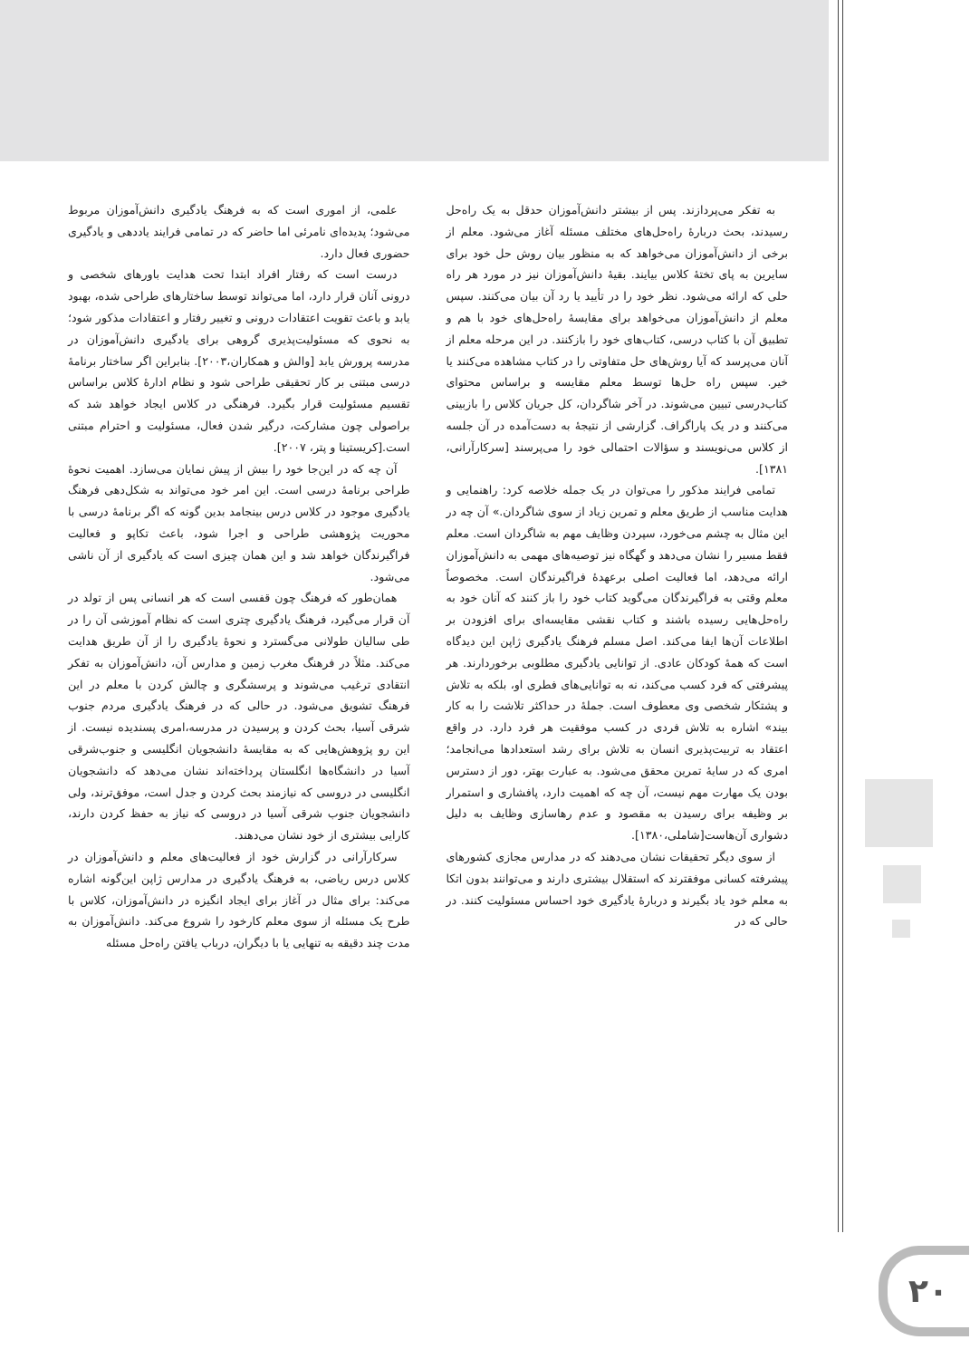علمی، از اموری است که به فرهنگ یادگیری دانش‌آموزان مربوط می‌شود؛ پدیده‌ای نامرئی اما حاضر که در تمامی فرایند یاددهی و یادگیری حضوری فعال دارد.
درست است که رفتار افراد ابتدا تحت هدایت باورهای شخصی و درونی آنان قرار دارد، اما می‌تواند توسط ساختارهای طراحی شده، بهبود یابد و باعث تقویت اعتقادات درونی و تغییر رفتار و اعتقادات مذکور شود؛ به نحوی که مسئولیت‌پذیری گروهی برای یادگیری دانش‌آموزان در مدرسه پرورش یابد [والش و همکاران،۲۰۰۳]. بنابراین اگر ساختار برنامهٔ درسی مبتنی بر کار تحقیقی طراحی شود و نظام ادارهٔ کلاس براساس تقسیم مسئولیت قرار بگیرد. فرهنگی در کلاس ایجاد خواهد شد که براصولی چون مشارکت، درگیر شدن فعال، مسئولیت و احترام مبتنی است.[کریستینا و پتر، ۲۰۰۷].
آن چه که در این‌جا خود را بیش از پیش نمایان می‌سازد. اهمیت نحوهٔ طراحی برنامهٔ درسی است. این امر خود می‌تواند به شکل‌دهی فرهنگ یادگیری موجود در کلاس درس بینجامد بدین گونه که اگر برنامهٔ درسی با محوریت پژوهشی طراحی و اجرا شود، باعث تکاپو و فعالیت فراگیرندگان خواهد شد و این همان چیزی است که یادگیری از آن ناشی می‌شود.
همان‌طور که فرهنگ چون قفسی است که هر انسانی پس از تولد در آن قرار می‌گیرد، فرهنگ یادگیری چتری است که نظام آموزشی آن را در طی سالیان طولانی می‌گسترد و نحوهٔ یادگیری را از آن طریق هدایت می‌کند. مثلاً در فرهنگ مغرب زمین و مدارس آن، دانش‌آموزان به تفکر انتقادی ترغیب می‌شوند و پرسشگری و چالش کردن با معلم در این فرهنگ تشویق می‌شود. در حالی که در فرهنگ یادگیری مردم جنوب شرقی آسیا، بحث کردن و پرسیدن در مدرسه،امری پسندیده نیست. از این رو پژوهش‌هایی که به مقایسهٔ دانشجویان انگلیسی و جنوب‌شرقی آسیا در دانشگاه‌ها انگلستان پرداخته‌اند نشان می‌دهد که دانشجویان انگلیسی در دروسی که نیازمند بحث کردن و جدل است، موفق‌ترند، ولی دانشجویان جنوب شرقی آسیا در دروسی که نیاز به حفظ کردن دارند، کارایی بیشتری از خود نشان می‌دهند.
سرکارآرانی در گزارش خود از فعالیت‌های معلم و دانش‌آموزان در کلاس درس ریاضی، به فرهنگ یادگیری در مدارس ژاپن این‌گونه اشاره می‌کند: برای مثال در آغاز برای ایجاد انگیزه در دانش‌آموزان، کلاس با طرح یک مسئله از سوی معلم کارخود را شروع می‌کند. دانش‌آموزان به مدت چند دقیقه به تنهایی یا با دیگران، درباب یافتن راه‌حل مسئله
به تفکر می‌پردازند. پس از بیشتر دانش‌آموزان حدقل به یک راه‌حل رسیدند، بحث دربارهٔ راه‌حل‌های مختلف مسئله آغاز می‌شود. معلم از برخی از دانش‌آموزان می‌خواهد که به منظور بیان روش حل خود برای سایرین به پای تختهٔ کلاس بیایند. بقیهٔ دانش‌آموزان نیز در مورد هر راه حلی که ارائه می‌شود. نظر خود را در تأیید یا رد آن بیان می‌کنند. سپس معلم از دانش‌آموزان می‌خواهد برای مقایسهٔ راه‌حل‌های خود با هم و تطبیق آن با کتاب درسی، کتاب‌های خود را بازکنند. در این مرحله معلم از آنان می‌پرسد که آیا روش‌های حل متفاوتی را در کتاب مشاهده می‌کنند یا خیر. سپس راه حل‌ها توسط معلم مقایسه و براساس محتوای کتاب‌درسی تبیین می‌شوند. در آخر شاگردان، کل جریان کلاس را بازبینی می‌کنند و در یک پاراگراف. گزارشی از نتیجهٔ به دست‌آمده در آن جلسه از کلاس می‌نویسند و سؤالات احتمالی خود را می‌پرسند [سرکارآرانی، ۱۳۸۱].
تمامی فرایند مذکور را می‌توان در یک جمله خلاصه کرد: راهنمایی و هدایت مناسب از طریق معلم و تمرین زیاد از سوی شاگردان.» آن چه در این مثال به چشم می‌خورد، سپردن وظایف مهم به شاگردان است. معلم فقط مسیر را نشان می‌دهد و گهگاه نیز توصیه‌های مهمی به دانش‌آموزان ارائه می‌دهد، اما فعالیت اصلی برعهدهٔ فراگیرندگان است. مخصوصاً معلم وقتی به فراگیرندگان می‌گوید کتاب خود را باز کنند که آنان خود به راه‌حل‌هایی رسیده باشند و کتاب نقشی مقایسه‌ای برای افزودن بر اطلاعات آن‌ها ایفا می‌کند. اصل مسلم فرهنگ یادگیری ژاپن این دیدگاه است که همهٔ کودکان عادی. از توانایی یادگیری مطلوبی برخوردارند. هر پیشرفتی که فرد کسب می‌کند، نه به توانایی‌های فطری او، بلکه به تلاش و پشتکار شخصی وی معطوف است. جملهٔ در حداکثر تلاشت را به کار بیند» اشاره به تلاش فردی در کسب موفقیت هر فرد دارد. در واقع اعتقاد به تربیت‌پذیری انسان به تلاش برای رشد استعدادها می‌انجامد؛ امری که در سایهٔ تمرین محقق می‌شود. به عبارت بهتر، دور از دسترس بودن یک مهارت مهم نیست، آن چه که اهمیت دارد، پافشاری و استمرار بر وظیفه برای رسیدن به مقصود و عدم رهاسازی وظایف به دلیل دشواری آن‌هاست[شاملی،۱۳۸۰].
از سوی دیگر تحقیقات نشان می‌دهند که در مدارس مجازی کشورهای پیشرفته کسانی موفقترند که استقلال بیشتری دارند و می‌توانند بدون اتکا به معلم خود یاد بگیرند و دربارهٔ یادگیری خود احساس مسئولیت کنند. در حالی که در
۲۰